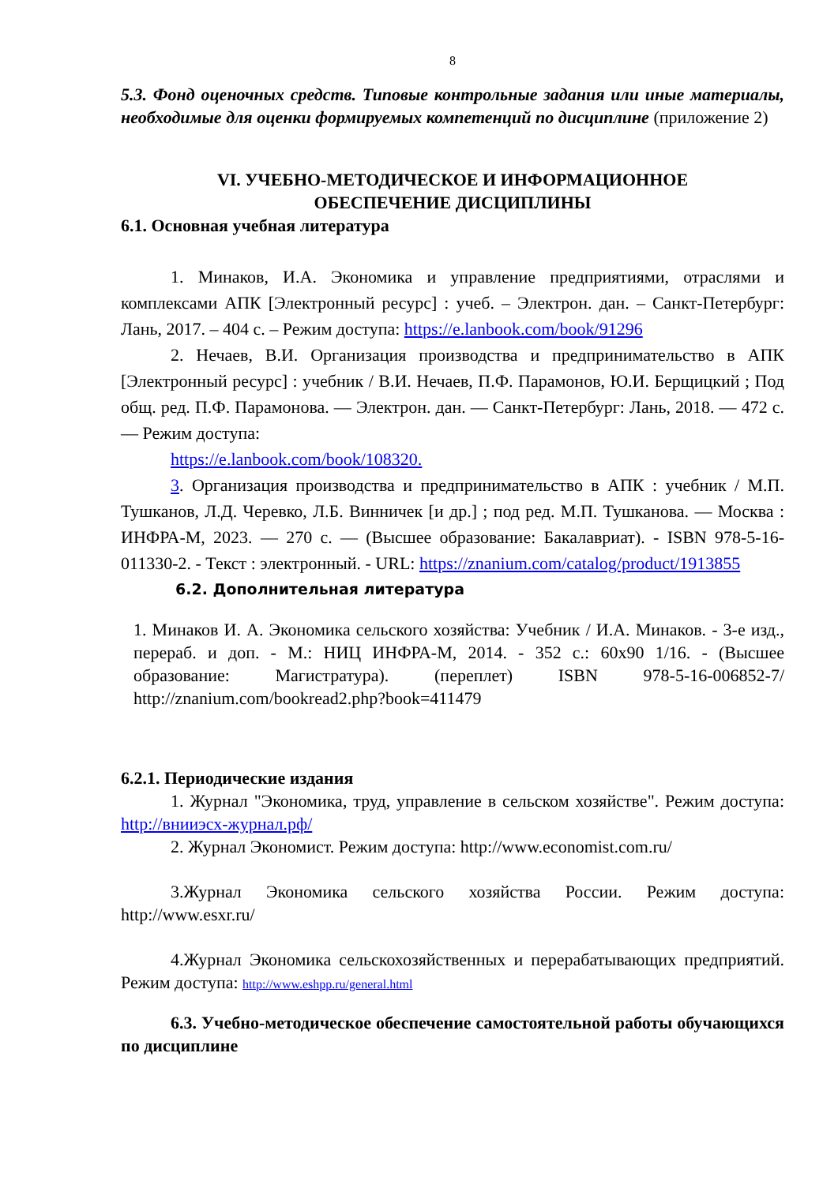8
5.3. Фонд оценочных средств. Типовые контрольные задания или иные материалы, необходимые для оценки формируемых компетенций по дисциплине (приложение 2)
VI. УЧЕБНО-МЕТОДИЧЕСКОЕ И ИНФОРМАЦИОННОЕ
ОБЕСПЕЧЕНИЕ ДИСЦИПЛИНЫ
6.1. Основная учебная литература
1. Минаков, И.А. Экономика и управление предприятиями, отраслями и комплексами АПК [Электронный ресурс] : учеб. – Электрон. дан. – Санкт-Петербург: Лань, 2017. – 404 с. – Режим доступа: https://e.lanbook.com/book/91296
2. Нечаев, В.И. Организация производства и предпринимательство в АПК [Электронный ресурс] : учебник / В.И. Нечаев, П.Ф. Парамонов, Ю.И. Берщицкий ; Под общ. ред. П.Ф. Парамонова. — Электрон. дан. — Санкт-Петербург: Лань, 2018. — 472 с. — Режим доступа:
https://e.lanbook.com/book/108320.
3. Организация производства и предпринимательство в АПК : учебник / М.П. Тушканов, Л.Д. Черевко, Л.Б. Винничек [и др.] ; под ред. М.П. Тушканова. — Москва : ИНФРА-М, 2023. — 270 с. — (Высшее образование: Бакалавриат). - ISBN 978-5-16-011330-2. - Текст : электронный. - URL: https://znanium.com/catalog/product/1913855
6.2. Дополнительная литература
1. Минаков И. А. Экономика сельского хозяйства: Учебник / И.А. Минаков. - 3-е изд., перераб. и доп. - М.: НИЦ ИНФРА-М, 2014. - 352 с.: 60x90 1/16. - (Высшее образование: Магистратура). (переплет) ISBN 978-5-16-006852-7/ http://znanium.com/bookread2.php?book=411479
6.2.1. Периодические издания
1. Журнал "Экономика, труд, управление в сельском хозяйстве". Режим доступа: http://внииэсх-журнал.рф/
2. Журнал Экономист. Режим доступа: http://www.economist.com.ru/
3.Журнал Экономика сельского хозяйства России. Режим доступа: http://www.esxr.ru/
4.Журнал Экономика сельскохозяйственных и перерабатывающих предприятий. Режим доступа: http://www.eshpp.ru/general.html
6.3. Учебно-методическое обеспечение самостоятельной работы обучающихся по дисциплине